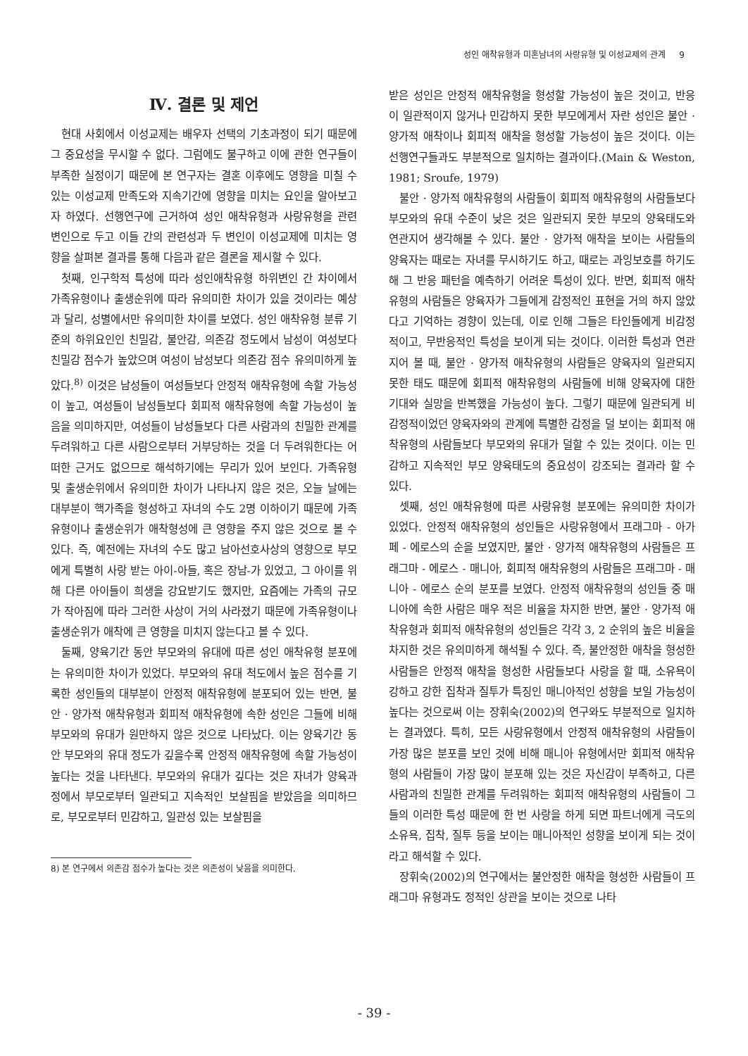성인 애착유형과 미혼남녀의 사랑유형 및 이성교제의 관계 9
Ⅳ. 결론 및 제언
현대 사회에서 이성교제는 배우자 선택의 기초과정이 되기 때문에 그 중요성을 무시할 수 없다. 그럼에도 불구하고 이에 관한 연구들이 부족한 실정이기 때문에 본 연구자는 결혼 이후에도 영향을 미칠 수 있는 이성교제 만족도와 지속기간에 영향을 미치는 요인을 알아보고자 하였다. 선행연구에 근거하여 성인 애착유형과 사랑유형을 관련 변인으로 두고 이들 간의 관련성과 두 변인이 이성교제에 미치는 영향을 살펴본 결과를 통해 다음과 같은 결론을 제시할 수 있다.
첫째, 인구학적 특성에 따라 성인애착유형 하위변인 간 차이에서 가족유형이나 출생순위에 따라 유의미한 차이가 있을 것이라는 예상과 달리, 성별에서만 유의미한 차이를 보였다. 성인 애착유형 분류 기준의 하위요인인 친밀감, 불안감, 의존감 정도에서 남성이 여성보다 친밀감 점수가 높았으며 여성이 남성보다 의존감 점수 유의미하게 높았다.<sup>8)</sup> 이것은 남성들이 여성들보다 안정적 애착유형에 속할 가능성이 높고, 여성들이 남성들보다 회피적 애착유형에 속할 가능성이 높음을 의미하지만, 여성들이 남성들보다 다른 사람과의 친밀한 관계를 두려워하고 다른 사람으로부터 거부당하는 것을 더 두려워한다는 어떠한 근거도 없으므로 해석하기에는 무리가 있어 보인다. 가족유형 및 출생순위에서 유의미한 차이가 나타나지 않은 것은, 오늘 날에는 대부분이 핵가족을 형성하고 자녀의 수도 2명 이하이기 때문에 가족유형이나 출생순위가 애착형성에 큰 영향을 주지 않은 것으로 볼 수 있다. 즉, 예전에는 자녀의 수도 많고 남아선호사상의 영향으로 부모에게 특별히 사랑 받는 아이-아들, 혹은 장남-가 있었고, 그 아이를 위해 다른 아이들이 희생을 강요받기도 했지만, 요즘에는 가족의 규모가 작아짐에 따라 그러한 사상이 거의 사라졌기 때문에 가족유형이나 출생순위가 애착에 큰 영향을 미치지 않는다고 볼 수 있다.
둘째, 양육기간 동안 부모와의 유대에 따른 성인 애착유형 분포에는 유의미한 차이가 있었다. 부모와의 유대 척도에서 높은 점수를 기록한 성인들의 대부분이 안정적 애착유형에 분포되어 있는 반면, 불안 · 양가적 애착유형과 회피적 애착유형에 속한 성인은 그들에 비해 부모와의 유대가 원만하지 않은 것으로 나타났다. 이는 양육기간 동안 부모와의 유대 정도가 깊을수록 안정적 애착유형에 속할 가능성이 높다는 것을 나타낸다. 부모와의 유대가 깊다는 것은 자녀가 양육과정에서 부모로부터 일관되고 지속적인 보살핌을 받았음을 의미하므로, 부모로부터 민감하고, 일관성 있는 보살핌을
8) 본 연구에서 의존감 점수가 높다는 것은 의존성이 낮음을 의미한다.
받은 성인은 안정적 애착유형을 형성할 가능성이 높은 것이고, 반응이 일관적이지 않거나 민감하지 못한 부모에게서 자란 성인은 불안 · 양가적 애착이나 회피적 애착을 형성할 가능성이 높은 것이다. 이는 선행연구들과도 부분적으로 일치하는 결과이다.(Main & Weston, 1981; Sroufe, 1979)
불안 · 양가적 애착유형의 사람들이 회피적 애착유형의 사람들보다 부모와의 유대 수준이 낮은 것은 일관되지 못한 부모의 양육태도와 연관지어 생각해볼 수 있다. 불안 · 양가적 애착을 보이는 사람들의 양육자는 때로는 자녀를 무시하기도 하고, 때로는 과잉보호를 하기도 해 그 반응 패턴을 예측하기 어려운 특성이 있다. 반면, 회피적 애착유형의 사람들은 양육자가 그들에게 감정적인 표현을 거의 하지 않았다고 기억하는 경향이 있는데, 이로 인해 그들은 타인들에게 비감정적이고, 무반응적인 특성을 보이게 되는 것이다. 이러한 특성과 연관지어 볼 때, 불안 · 양가적 애착유형의 사람들은 양육자의 일관되지 못한 태도 때문에 회피적 애착유형의 사람들에 비해 양육자에 대한 기대와 실망을 반복했을 가능성이 높다. 그렇기 때문에 일관되게 비감정적이었던 양육자와의 관계에 특별한 감정을 덜 보이는 회피적 애착유형의 사람들보다 부모와의 유대가 덜할 수 있는 것이다. 이는 민감하고 지속적인 부모 양육태도의 중요성이 강조되는 결과라 할 수 있다.
셋째, 성인 애착유형에 따른 사랑유형 분포에는 유의미한 차이가 있었다. 안정적 애착유형의 성인들은 사랑유형에서 프래그마 - 아가페 - 에로스의 순을 보였지만, 불안 · 양가적 애착유형의 사람들은 프래그마 - 에로스 - 매니아, 회피적 애착유형의 사람들은 프래그마 - 매니아 - 에로스 순의 분포를 보였다. 안정적 애착유형의 성인들 중 매니아에 속한 사람은 매우 적은 비율을 차지한 반면, 불안 · 양가적 애착유형과 회피적 애착유형의 성인들은 각각 3, 2 순위의 높은 비율을 차지한 것은 유의미하게 해석될 수 있다. 즉, 불안정한 애착을 형성한 사람들은 안정적 애착을 형성한 사람들보다 사랑을 할 때, 소유욕이 강하고 강한 집착과 질투가 특징인 매니아적인 성향을 보일 가능성이 높다는 것으로써 이는 장휘숙(2002)의 연구와도 부분적으로 일치하는 결과였다. 특히, 모든 사랑유형에서 안정적 애착유형의 사람들이 가장 많은 분포를 보인 것에 비해 매니아 유형에서만 회피적 애착유형의 사람들이 가장 많이 분포해 있는 것은 자신감이 부족하고, 다른 사람과의 친밀한 관계를 두려워하는 회피적 애착유형의 사람들이 그들의 이러한 특성 때문에 한 번 사랑을 하게 되면 파트너에게 극도의 소유욕, 집착, 질투 등을 보이는 매니아적인 성향을 보이게 되는 것이라고 해석할 수 있다.
장휘숙(2002)의 연구에서는 불안정한 애착을 형성한 사람들이 프래그마 유형과도 정적인 상관을 보이는 것으로 나타
- 39 -